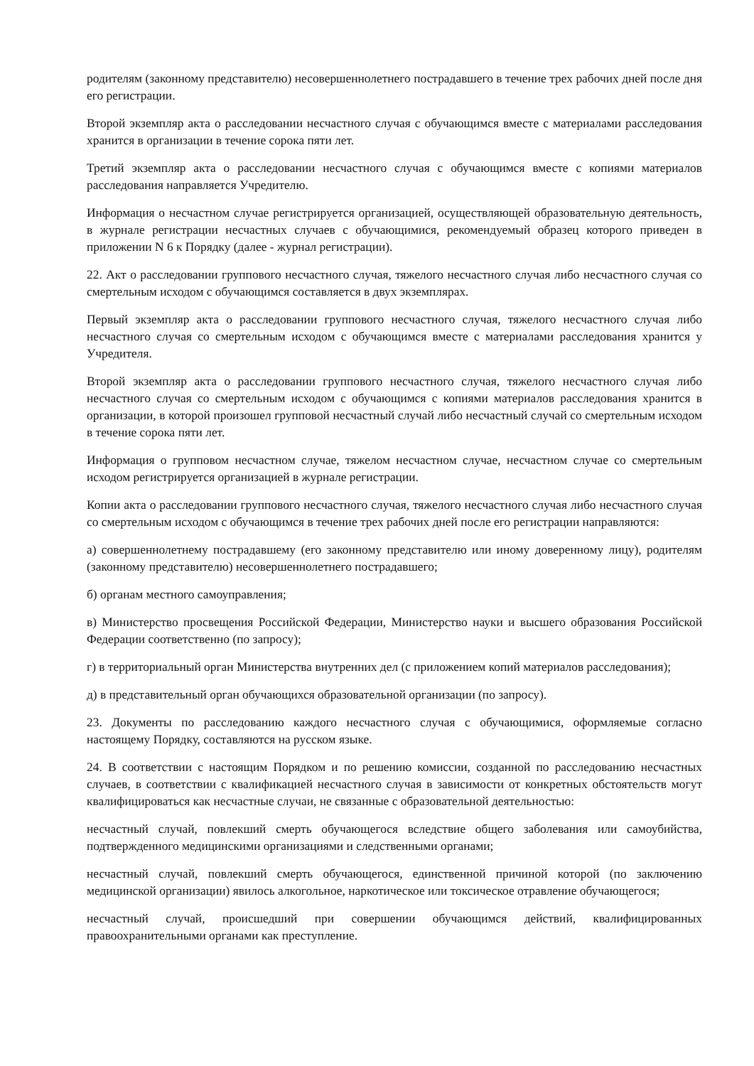родителям (законному представителю) несовершеннолетнего пострадавшего в течение трех рабочих дней после дня его регистрации.
Второй экземпляр акта о расследовании несчастного случая с обучающимся вместе с материалами расследования хранится в организации в течение сорока пяти лет.
Третий экземпляр акта о расследовании несчастного случая с обучающимся вместе с копиями материалов расследования направляется Учредителю.
Информация о несчастном случае регистрируется организацией, осуществляющей образовательную деятельность, в журнале регистрации несчастных случаев с обучающимися, рекомендуемый образец которого приведен в приложении N 6 к Порядку (далее - журнал регистрации).
22. Акт о расследовании группового несчастного случая, тяжелого несчастного случая либо несчастного случая со смертельным исходом с обучающимся составляется в двух экземплярах.
Первый экземпляр акта о расследовании группового несчастного случая, тяжелого несчастного случая либо несчастного случая со смертельным исходом с обучающимся вместе с материалами расследования хранится у Учредителя.
Второй экземпляр акта о расследовании группового несчастного случая, тяжелого несчастного случая либо несчастного случая со смертельным исходом с обучающимся с копиями материалов расследования хранится в организации, в которой произошел групповой несчастный случай либо несчастный случай со смертельным исходом в течение сорока пяти лет.
Информация о групповом несчастном случае, тяжелом несчастном случае, несчастном случае со смертельным исходом регистрируется организацией в журнале регистрации.
Копии акта о расследовании группового несчастного случая, тяжелого несчастного случая либо несчастного случая со смертельным исходом с обучающимся в течение трех рабочих дней после его регистрации направляются:
а) совершеннолетнему пострадавшему (его законному представителю или иному доверенному лицу), родителям (законному представителю) несовершеннолетнего пострадавшего;
б) органам местного самоуправления;
в) Министерство просвещения Российской Федерации, Министерство науки и высшего образования Российской Федерации соответственно (по запросу);
г) в территориальный орган Министерства внутренних дел (с приложением копий материалов расследования);
д) в представительный орган обучающихся образовательной организации (по запросу).
23. Документы по расследованию каждого несчастного случая с обучающимися, оформляемые согласно настоящему Порядку, составляются на русском языке.
24. В соответствии с настоящим Порядком и по решению комиссии, созданной по расследованию несчастных случаев, в соответствии с квалификацией несчастного случая в зависимости от конкретных обстоятельств могут квалифицироваться как несчастные случаи, не связанные с образовательной деятельностью:
несчастный случай, повлекший смерть обучающегося вследствие общего заболевания или самоубийства, подтвержденного медицинскими организациями и следственными органами;
несчастный случай, повлекший смерть обучающегося, единственной причиной которой (по заключению медицинской организации) явилось алкогольное, наркотическое или токсическое отравление обучающегося;
несчастный случай, происшедший при совершении обучающимся действий, квалифицированных правоохранительными органами как преступление.